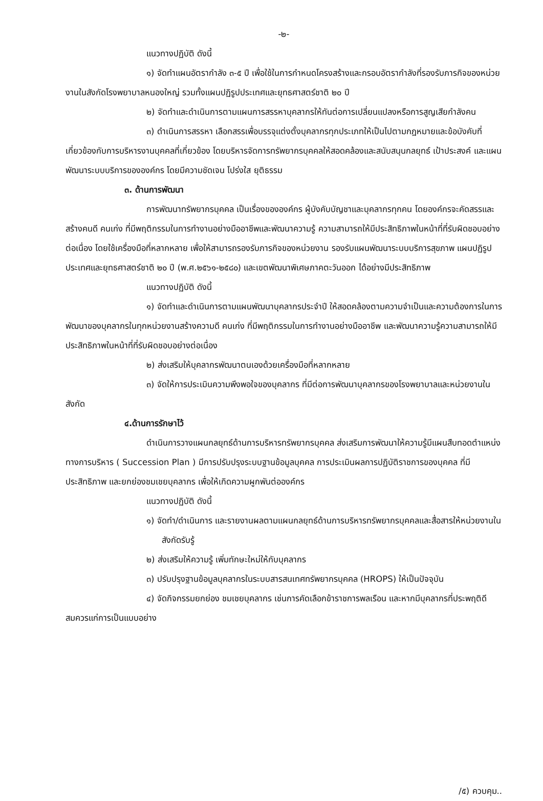-๒-
แนวทางปฏิบัติ ดังนี้
๑) จัดทำแผนอัตรากำลัง ๓-๕ ปี เพื่อใช้ในการกำหนดโครงสร้างและกรอบอัตรากำลังที่รองรับภารกิจของหน่วยงานในสังกัดโรงพยาบาลหนองใหญ่ รวมทั้งแผนปฏิรูปประเทศและยุทธศาสตร์ชาติ ๒๐ ปี
๒) จัดทำและดำเนินการตามแผนการสรรหาบุคลากรให้ทันต่อการเปลี่ยนแปลงหรือการสูญเสียกำลังคน
๓) ดำเนินการสรรหา เลือกสรรเพื่อบรรจุแต่งตั้งบุคลากรทุกประเภทให้เป็นไปตามกฎหมายและข้อบังคับที่เกี่ยวข้องกับการบริหารงานบุคคลที่เกี่ยวข้อง โดยบริหารจัดการทรัพยากรบุคคลให้สอดคล้องและสนับสนุนกลยุทธ์ เป้าประสงค์ และแผนพัฒนาระบบบริการขององค์กร โดยมีความชัดเจน โปร่งใส ยุติธรรม
๓. ด้านการพัฒนา
การพัฒนาทรัพยากรบุคคล เป็นเรื่องขององค์กร ผู้บังคับบัญชาและบุคลากรทุกคน โดยองค์กรจะคัดสรรและสร้างคนดี คนเก่ง ที่มีพฤติกรรมในการทำงานอย่างมืออาชีพและพัฒนาความรู้ ความสามารถให้มีประสิทธิภาพในหน้าที่ที่รับผิดชอบอย่างต่อเนื่อง โดยใช้เครื่องมือที่หลากหลาย เพื่อให้สามารถรองรับภารกิจของหน่วยงาน รองรับแผนพัฒนาระบบบริการสุขภาพ แผนปฏิรูปประเทศและยุทธศาสตร์ชาติ ๒๐ ปี (พ.ศ.๒๕๖๑-๒๕๘๐) และเขตพัฒนาพิเศษภาคตะวันออก ได้อย่างมีประสิทธิภาพ
แนวทางปฏิบัติ ดังนี้
๑) จัดทำและดำเนินการตามแผนพัฒนาบุคลากรประจำปี ให้สอดคล้องตามความจำเป็นและความต้องการในการพัฒนาของบุคลากรในทุกหน่วยงานสร้างความดี คนเก่ง ที่มีพฤติกรรมในการทำงานอย่างมืออาชีพ และพัฒนาความรู้ความสามารถให้มีประสิทธิภาพในหน้าที่ที่รับผิดชอบอย่างต่อเนื่อง
๒) ส่งเสริมให้บุคลากรพัฒนาตนเองด้วยเครื่องมือที่หลากหลาย
๓) จัดให้การประเมินความพึงพอใจของบุคลากร ที่มีต่อการพัฒนาบุคลากรของโรงพยาบาลและหน่วยงานในสังกัด
๔.ด้านการรักษาไว้
ดำเนินการวางแผนกลยุทธ์ด้านการบริหารทรัพยากรบุคคล ส่งเสริมการพัฒนาให้ความรู้มีแผนสืบทอดตำแหน่งทางการบริหาร ( Succession Plan ) มีการปรับปรุงระบบฐานข้อมูลบุคคล การประเมินผลการปฏิบัติราชการของบุคคล ที่มีประสิทธิภาพ และยกย่องชมเชยบุคลากร เพื่อให้เกิดความผูกพันต่อองค์กร
แนวทางปฏิบัติ ดังนี้
๑) จัดทำ/ดำเนินการ และรายงานผลตามแผนกลยุทธ์ด้านการบริหารทรัพยากรบุคคลและสื่อสารให้หน่วยงานในสังกัดรับรู้
๒) ส่งเสริมให้ความรู้ เพิ่มทักษะใหม่ให้กับบุคลากร
๓) ปรับปรุงฐานข้อมูลบุคลากรในระบบสารสนเทศทรัพยากรบุคคล (HROPS) ให้เป็นปัจจุบัน
๔) จัดกิจกรรมยกย่อง ชมเชยบุคลากร เช่นการคัดเลือกข้าราชการพลเรือน และหากมีบุคลากรที่ประพฤติดีสมควรแก่การเป็นแบบอย่าง
/๕) ควบคุม..